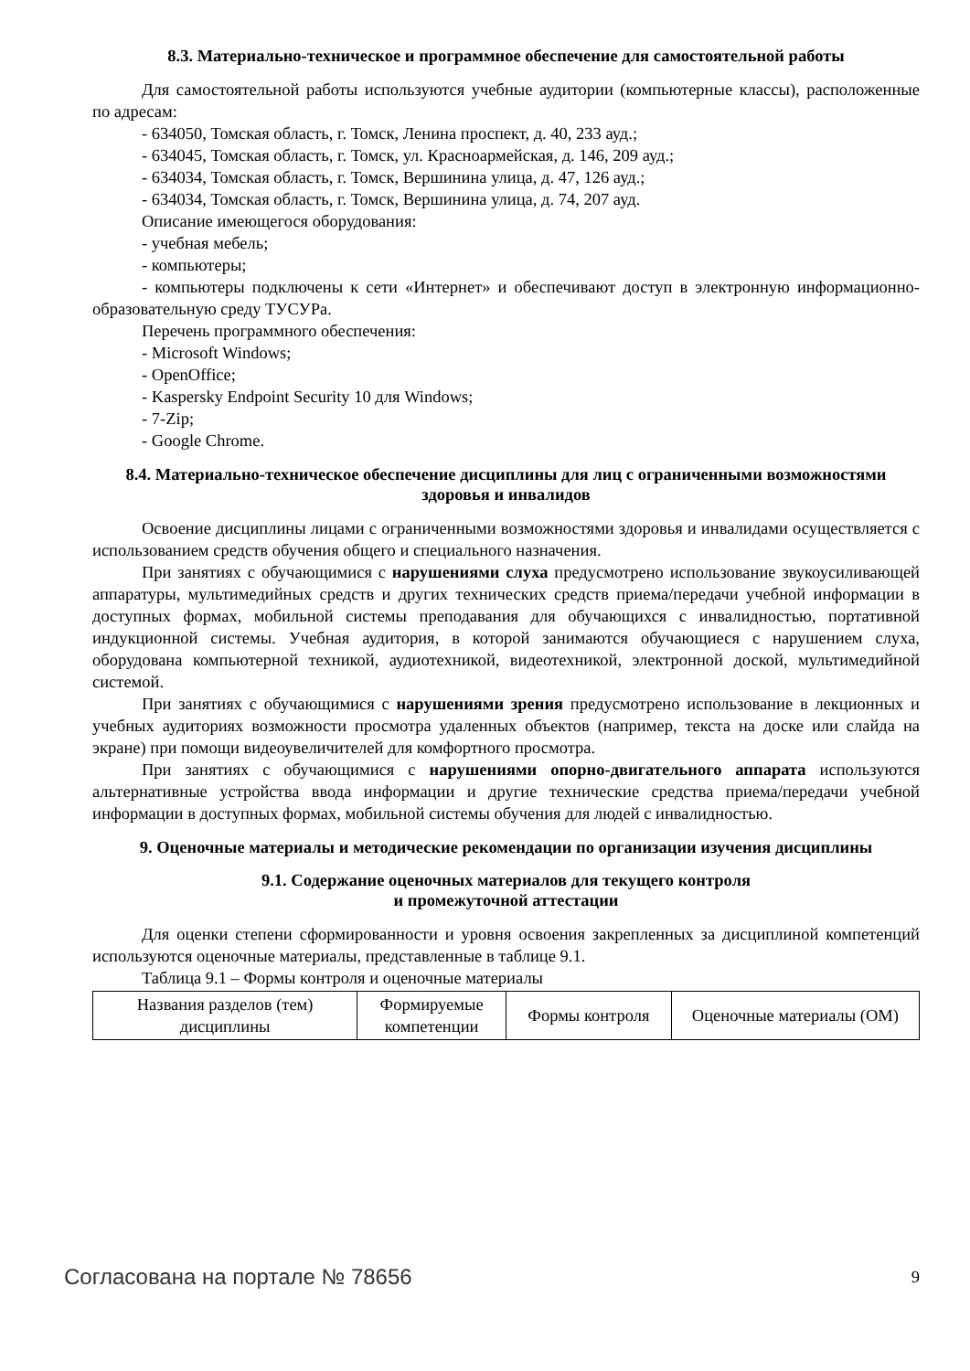8.3. Материально-техническое и программное обеспечение для самостоятельной работы
Для самостоятельной работы используются учебные аудитории (компьютерные классы), расположенные по адресам:
- 634050, Томская область, г. Томск, Ленина проспект, д. 40, 233 ауд.;
- 634045, Томская область, г. Томск, ул. Красноармейская, д. 146, 209 ауд.;
- 634034, Томская область, г. Томск, Вершинина улица, д. 47, 126 ауд.;
- 634034, Томская область, г. Томск, Вершинина улица, д. 74, 207 ауд.
Описание имеющегося оборудования:
- учебная мебель;
- компьютеры;
- компьютеры подключены к сети «Интернет» и обеспечивают доступ в электронную информационно-образовательную среду ТУСУРа.
Перечень программного обеспечения:
- Microsoft Windows;
- OpenOffice;
- Kaspersky Endpoint Security 10 для Windows;
- 7-Zip;
- Google Chrome.
8.4. Материально-техническое обеспечение дисциплины для лиц с ограниченными возможностями здоровья и инвалидов
Освоение дисциплины лицами с ограниченными возможностями здоровья и инвалидами осуществляется с использованием средств обучения общего и специального назначения.
При занятиях с обучающимися с нарушениями слуха предусмотрено использование звукоусиливающей аппаратуры, мультимедийных средств и других технических средств приема/передачи учебной информации в доступных формах, мобильной системы преподавания для обучающихся с инвалидностью, портативной индукционной системы. Учебная аудитория, в которой занимаются обучающиеся с нарушением слуха, оборудована компьютерной техникой, аудиотехникой, видеотехникой, электронной доской, мультимедийной системой.
При занятиях с обучающимися с нарушениями зрения предусмотрено использование в лекционных и учебных аудиториях возможности просмотра удаленных объектов (например, текста на доске или слайда на экране) при помощи видеоувеличителей для комфортного просмотра.
При занятиях с обучающимися с нарушениями опорно-двигательного аппарата используются альтернативные устройства ввода информации и другие технические средства приема/передачи учебной информации в доступных формах, мобильной системы обучения для людей с инвалидностью.
9. Оценочные материалы и методические рекомендации по организации изучения дисциплины
9.1. Содержание оценочных материалов для текущего контроля
и промежуточной аттестации
Для оценки степени сформированности и уровня освоения закрепленных за дисциплиной компетенций используются оценочные материалы, представленные в таблице 9.1.
Таблица 9.1 – Формы контроля и оценочные материалы
| Названия разделов (тем) дисциплины | Формируемые компетенции | Формы контроля | Оценочные материалы (ОМ) |
Согласована на портале № 78656 9